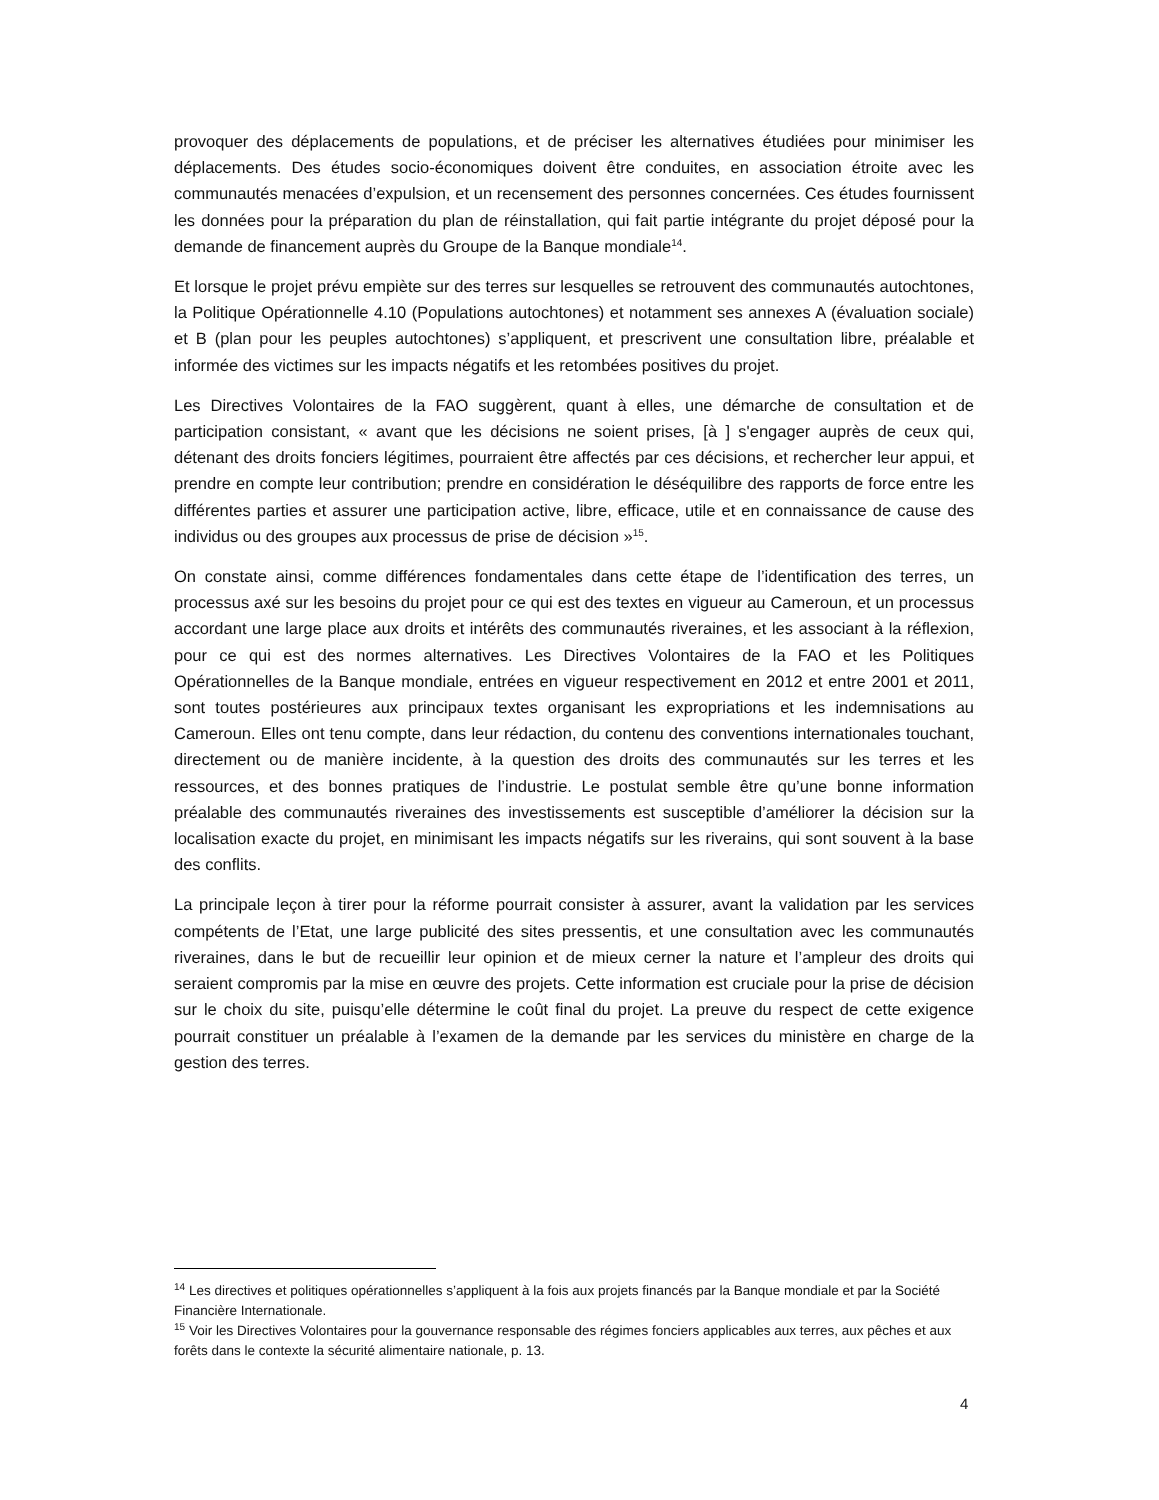provoquer des déplacements de populations, et de préciser les alternatives étudiées pour minimiser les déplacements. Des études socio-économiques doivent être conduites, en association étroite avec les communautés menacées d’expulsion, et un recensement des personnes concernées. Ces études fournissent les données pour la préparation du plan de réinstallation, qui fait partie intégrante du projet déposé pour la demande de financement auprès du Groupe de la Banque mondiale<sup>14</sup>.
Et lorsque le projet prévu empiète sur des terres sur lesquelles se retrouvent des communautés autochtones, la Politique Opérationnelle 4.10 (Populations autochtones) et notamment ses annexes A (évaluation sociale) et B (plan pour les peuples autochtones) s’appliquent, et prescrivent une consultation libre, préalable et informée des victimes sur les impacts négatifs et les retombées positives du projet.
Les Directives Volontaires de la FAO suggèrent, quant à elles, une démarche de consultation et de participation consistant, « avant que les décisions ne soient prises, [à ] s'engager auprès de ceux qui, détenant des droits fonciers légitimes, pourraient être affectés par ces décisions, et rechercher leur appui, et prendre en compte leur contribution; prendre en considération le déséquilibre des rapports de force entre les différentes parties et assurer une participation active, libre, efficace, utile et en connaissance de cause des individus ou des groupes aux processus de prise de décision »<sup>15</sup>.
On constate ainsi, comme différences fondamentales dans cette étape de l’identification des terres, un processus axé sur les besoins du projet pour ce qui est des textes en vigueur au Cameroun, et un processus accordant une large place aux droits et intérêts des communautés riveraines, et les associant à la réflexion, pour ce qui est des normes alternatives. Les Directives Volontaires de la FAO et les Politiques Opérationnelles de la Banque mondiale, entrées en vigueur respectivement en 2012 et entre 2001 et 2011, sont toutes postérieures aux principaux textes organisant les expropriations et les indemnisations au Cameroun. Elles ont tenu compte, dans leur rédaction, du contenu des conventions internationales touchant, directement ou de manière incidente, à la question des droits des communautés sur les terres et les ressources, et des bonnes pratiques de l’industrie. Le postulat semble être qu’une bonne information préalable des communautés riveraines des investissements est susceptible d’améliorer la décision sur la localisation exacte du projet, en minimisant les impacts négatifs sur les riverains, qui sont souvent à la base des conflits.
La principale leçon à tirer pour la réforme pourrait consister à assurer, avant la validation par les services compétents de l’Etat, une large publicité des sites pressentis, et une consultation avec les communautés riveraines, dans le but de recueillir leur opinion et de mieux cerner la nature et l’ampleur des droits qui seraient compromis par la mise en œuvre des projets. Cette information est cruciale pour la prise de décision sur le choix du site, puisqu’elle détermine le coût final du projet. La preuve du respect de cette exigence pourrait constituer un préalable à l’examen de la demande par les services du ministère en charge de la gestion des terres.
<sup>14</sup> Les directives et politiques opérationnelles s’appliquent à la fois aux projets financés par la Banque mondiale et par la Société Financière Internationale.
<sup>15</sup> Voir les Directives Volontaires pour la gouvernance responsable des régimes fonciers applicables aux terres, aux pêches et aux forêts dans le contexte la sécurité alimentaire nationale, p. 13.
4